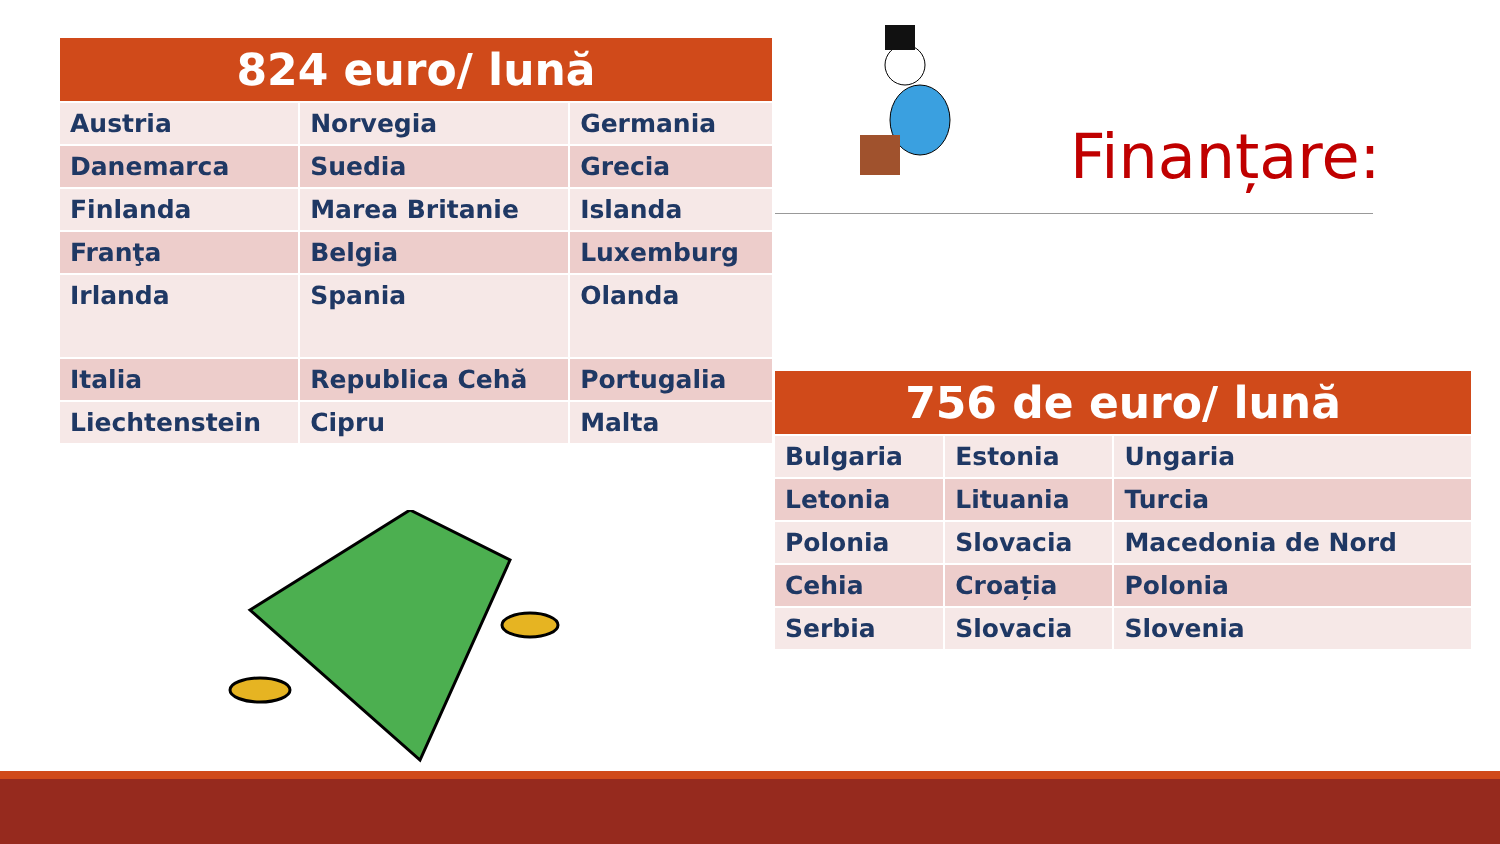| 824 euro/ lună | | |
| --- | --- | --- |
| Austria | Norvegia | Germania |
| Danemarca | Suedia | Grecia |
| Finlanda | Marea Britanie | Islanda |
| Franţa | Belgia | Luxemburg |
| Irlanda | Spania | Olanda |
| Italia | Republica Cehă | Portugalia |
| Liechtenstein | Cipru | Malta |
Finanțare:
| 756 de euro/ lună | | |
| --- | --- | --- |
| Bulgaria | Estonia | Ungaria |
| Letonia | Lituania | Turcia |
| Polonia | Slovacia | Macedonia de Nord |
| Cehia | Croația | Polonia |
| Serbia | Slovacia | Slovenia |